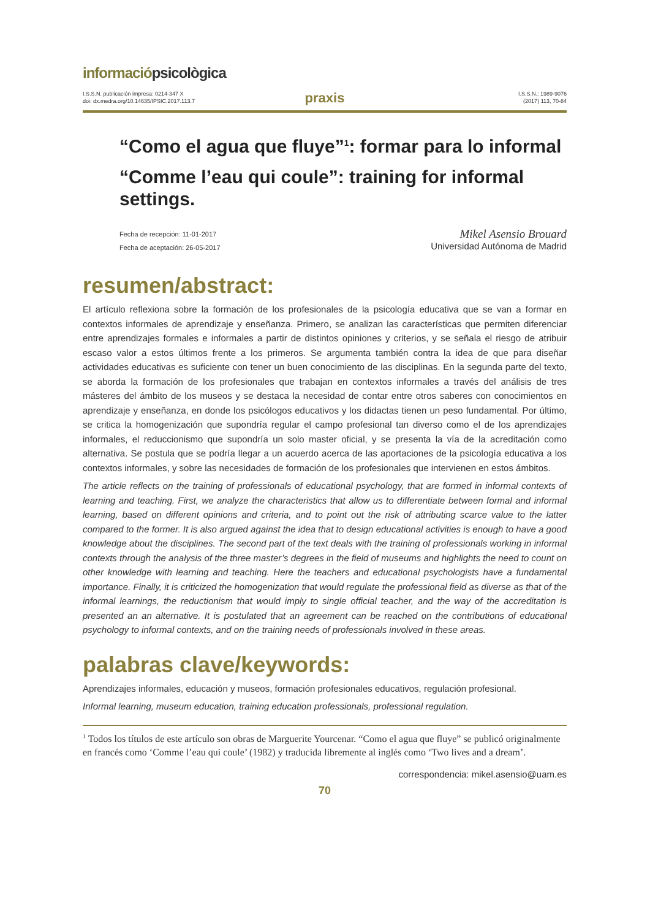informaciópsicològica
I.S.S.N. publicación impresa: 0214-347 X
doi: dx.medra.org/10.14635/IPSIC.2017.113.7
praxis
I.S.S.N.: 1989-9076
(2017) 113, 70-84
“Como el agua que fluye”<sup>1</sup>: formar para lo informal
“Comme l’eau qui coule”: training for informal settings.
Fecha de recepción: 11-01-2017
Fecha de aceptación: 26-05-2017
Mikel Asensio Brouard
Universidad Autónoma de Madrid
resumen/abstract:
El artículo reflexiona sobre la formación de los profesionales de la psicología educativa que se van a formar en contextos informales de aprendizaje y enseñanza. Primero, se analizan las características que permiten diferenciar entre aprendizajes formales e informales a partir de distintos opiniones y criterios, y se señala el riesgo de atribuir escaso valor a estos últimos frente a los primeros. Se argumenta también contra la idea de que para diseñar actividades educativas es suficiente con tener un buen conocimiento de las disciplinas. En la segunda parte del texto, se aborda la formación de los profesionales que trabajan en contextos informales a través del análisis de tres másteres del ámbito de los museos y se destaca la necesidad de contar entre otros saberes con conocimientos en aprendizaje y enseñanza, en donde los psicólogos educativos y los didactas tienen un peso fundamental. Por último, se critica la homogenización que supondría regular el campo profesional tan diverso como el de los aprendizajes informales, el reduccionismo que supondría un solo master oficial, y se presenta la vía de la acreditación como alternativa. Se postula que se podría llegar a un acuerdo acerca de las aportaciones de la psicología educativa a los contextos informales, y sobre las necesidades de formación de los profesionales que intervienen en estos ámbitos.
The article reflects on the training of professionals of educational psychology, that are formed in informal contexts of learning and teaching. First, we analyze the characteristics that allow us to differentiate between formal and informal learning, based on different opinions and criteria, and to point out the risk of attributing scarce value to the latter compared to the former. It is also argued against the idea that to design educational activities is enough to have a good knowledge about the disciplines. The second part of the text deals with the training of professionals working in informal contexts through the analysis of the three master’s degrees in the field of museums and highlights the need to count on other knowledge with learning and teaching. Here the teachers and educational psychologists have a fundamental importance. Finally, it is criticized the homogenization that would regulate the professional field as diverse as that of the informal learnings, the reductionism that would imply to single official teacher, and the way of the accreditation is presented an an alternative. It is postulated that an agreement can be reached on the contributions of educational psychology to informal contexts, and on the training needs of professionals involved in these areas.
palabras clave/keywords:
Aprendizajes informales, educación y museos, formación profesionales educativos, regulación profesional.
Informal learning, museum education, training education professionals, professional regulation.
<sup>1</sup> Todos los títulos de este artículo son obras de Marguerite Yourcenar. “Como el agua que fluye” se publicó originalmente en francés como ‘Comme l’eau qui coule’ (1982) y traducida libremente al inglés como ‘Two lives and a dream’.
correspondencia: mikel.asensio@uam.es
70